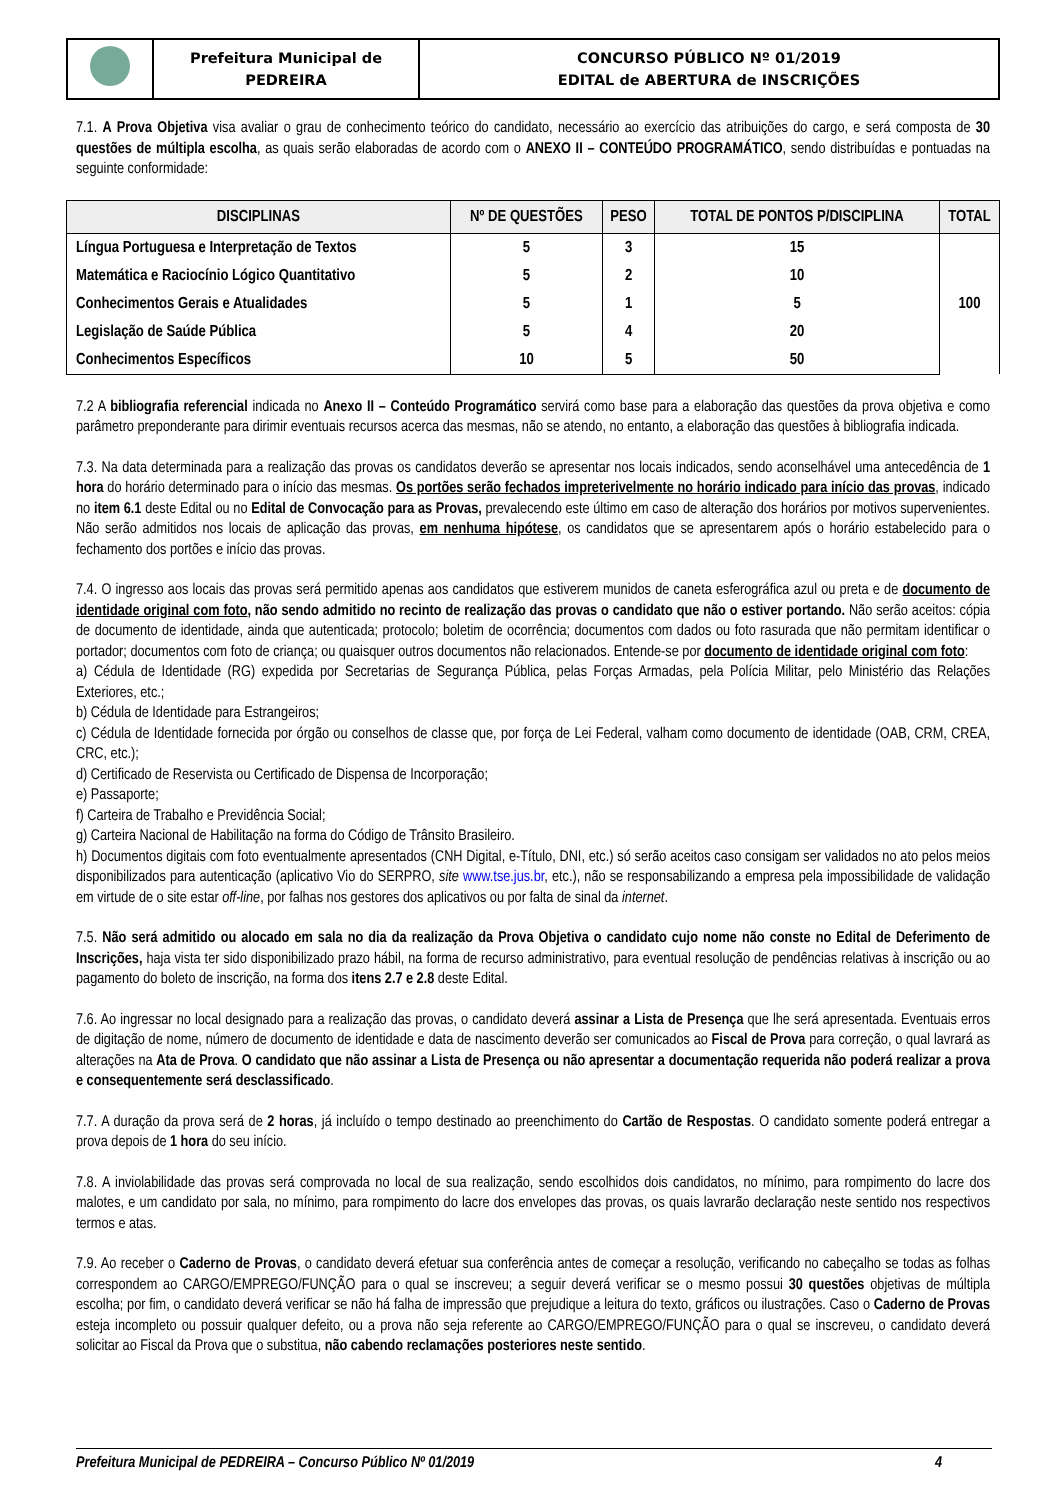| | Prefeitura Municipal de PEDREIRA | CONCURSO PÚBLICO Nº 01/2019 EDITAL de ABERTURA de INSCRIÇÕES |
7.1. A Prova Objetiva visa avaliar o grau de conhecimento teórico do candidato, necessário ao exercício das atribuições do cargo, e será composta de 30 questões de múltipla escolha, as quais serão elaboradas de acordo com o ANEXO II – CONTEÚDO PROGRAMÁTICO, sendo distribuídas e pontuadas na seguinte conformidade:
| DISCIPLINAS | Nº DE QUESTÕES | PESO | TOTAL DE PONTOS P/DISCIPLINA | TOTAL |
| --- | --- | --- | --- | --- |
| Língua Portuguesa e Interpretação de Textos | 5 | 3 | 15 | 100 |
| Matemática e Raciocínio Lógico Quantitativo | 5 | 2 | 10 | |
| Conhecimentos Gerais e Atualidades | 5 | 1 | 5 | |
| Legislação de Saúde Pública | 5 | 4 | 20 | |
| Conhecimentos Específicos | 10 | 5 | 50 | |
7.2 A bibliografia referencial indicada no Anexo II – Conteúdo Programático servirá como base para a elaboração das questões da prova objetiva e como parâmetro preponderante para dirimir eventuais recursos acerca das mesmas, não se atendo, no entanto, a elaboração das questões à bibliografia indicada.
7.3. Na data determinada para a realização das provas os candidatos deverão se apresentar nos locais indicados, sendo aconselhável uma antecedência de 1 hora do horário determinado para o início das mesmas. Os portões serão fechados impreterivelmente no horário indicado para início das provas, indicado no item 6.1 deste Edital ou no Edital de Convocação para as Provas, prevalecendo este último em caso de alteração dos horários por motivos supervenientes. Não serão admitidos nos locais de aplicação das provas, em nenhuma hipótese, os candidatos que se apresentarem após o horário estabelecido para o fechamento dos portões e início das provas.
7.4. O ingresso aos locais das provas será permitido apenas aos candidatos que estiverem munidos de caneta esferográfica azul ou preta e de documento de identidade original com foto, não sendo admitido no recinto de realização das provas o candidato que não o estiver portando. Não serão aceitos: cópia de documento de identidade, ainda que autenticada; protocolo; boletim de ocorrência; documentos com dados ou foto rasurada que não permitam identificar o portador; documentos com foto de criança; ou quaisquer outros documentos não relacionados. Entende-se por documento de identidade original com foto:
a) Cédula de Identidade (RG) expedida por Secretarias de Segurança Pública, pelas Forças Armadas, pela Polícia Militar, pelo Ministério das Relações Exteriores, etc.;
b) Cédula de Identidade para Estrangeiros;
c) Cédula de Identidade fornecida por órgão ou conselhos de classe que, por força de Lei Federal, valham como documento de identidade (OAB, CRM, CREA, CRC, etc.);
d) Certificado de Reservista ou Certificado de Dispensa de Incorporação;
e) Passaporte;
f) Carteira de Trabalho e Previdência Social;
g) Carteira Nacional de Habilitação na forma do Código de Trânsito Brasileiro.
h) Documentos digitais com foto eventualmente apresentados (CNH Digital, e-Título, DNI, etc.) só serão aceitos caso consigam ser validados no ato pelos meios disponibilizados para autenticação (aplicativo Vio do SERPRO, site www.tse.jus.br, etc.), não se responsabilizando a empresa pela impossibilidade de validação em virtude de o site estar off-line, por falhas nos gestores dos aplicativos ou por falta de sinal da internet.
7.5. Não será admitido ou alocado em sala no dia da realização da Prova Objetiva o candidato cujo nome não conste no Edital de Deferimento de Inscrições, haja vista ter sido disponibilizado prazo hábil, na forma de recurso administrativo, para eventual resolução de pendências relativas à inscrição ou ao pagamento do boleto de inscrição, na forma dos itens 2.7 e 2.8 deste Edital.
7.6. Ao ingressar no local designado para a realização das provas, o candidato deverá assinar a Lista de Presença que lhe será apresentada. Eventuais erros de digitação de nome, número de documento de identidade e data de nascimento deverão ser comunicados ao Fiscal de Prova para correção, o qual lavrará as alterações na Ata de Prova. O candidato que não assinar a Lista de Presença ou não apresentar a documentação requerida não poderá realizar a prova e consequentemente será desclassificado.
7.7. A duração da prova será de 2 horas, já incluído o tempo destinado ao preenchimento do Cartão de Respostas. O candidato somente poderá entregar a prova depois de 1 hora do seu início.
7.8. A inviolabilidade das provas será comprovada no local de sua realização, sendo escolhidos dois candidatos, no mínimo, para rompimento do lacre dos malotes, e um candidato por sala, no mínimo, para rompimento do lacre dos envelopes das provas, os quais lavrarão declaração neste sentido nos respectivos termos e atas.
7.9. Ao receber o Caderno de Provas, o candidato deverá efetuar sua conferência antes de começar a resolução, verificando no cabeçalho se todas as folhas correspondem ao CARGO/EMPREGO/FUNÇÃO para o qual se inscreveu; a seguir deverá verificar se o mesmo possui 30 questões objetivas de múltipla escolha; por fim, o candidato deverá verificar se não há falha de impressão que prejudique a leitura do texto, gráficos ou ilustrações. Caso o Caderno de Provas esteja incompleto ou possuir qualquer defeito, ou a prova não seja referente ao CARGO/EMPREGO/FUNÇÃO para o qual se inscreveu, o candidato deverá solicitar ao Fiscal da Prova que o substitua, não cabendo reclamações posteriores neste sentido.
Prefeitura Municipal de PEDREIRA – Concurso Público Nº 01/2019 4